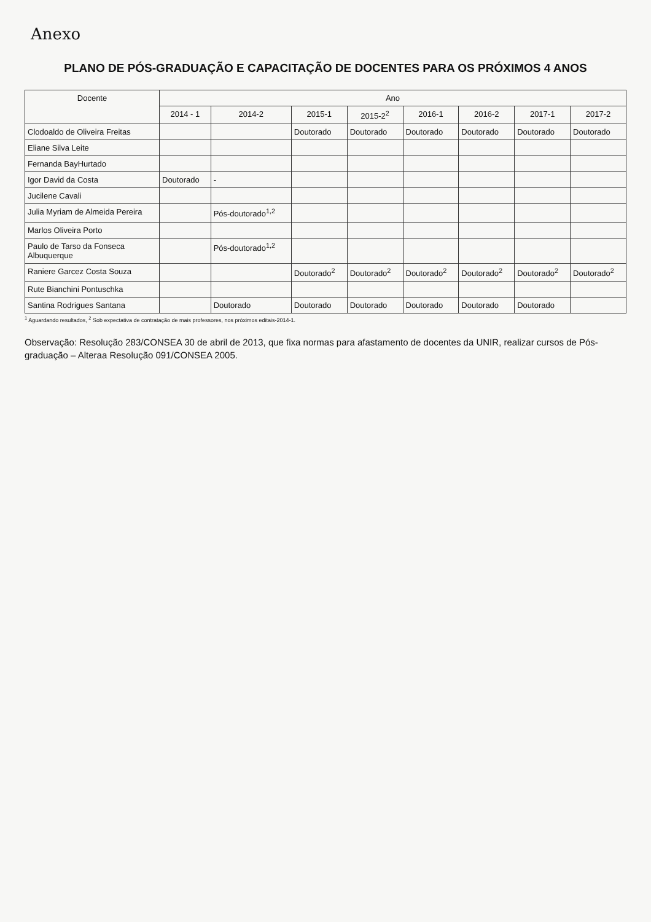Anexo
PLANO DE PÓS-GRADUAÇÃO E CAPACITAÇÃO DE DOCENTES PARA OS PRÓXIMOS 4 ANOS
| Docente | Ano | | | | | | | |
| --- | --- | --- | --- | --- | --- | --- | --- | --- |
| | 2014 - 1 | 2014-2 | 2015-1 | 2015-2<sup>2</sup> | 2016-1 | 2016-2 | 2017-1 | 2017-2 |
| Clodoaldo de Oliveira Freitas | | | Doutorado | Doutorado | Doutorado | Doutorado | Doutorado | Doutorado |
| Eliane Silva Leite | | | | | | | | |
| Fernanda BayHurtado | | | | | | | | |
| Igor David da Costa | Doutorado | - | | | | | | |
| Jucilene Cavali | | | | | | | | |
| Julia Myriam de Almeida Pereira | | Pós-doutorado<sup>1,2</sup> | | | | | | |
| Marlos Oliveira Porto | | | | | | | | |
| Paulo de Tarso da Fonseca Albuquerque | | Pós-doutorado<sup>1,2</sup> | | | | | | |
| Raniere Garcez Costa Souza | | | Doutorado<sup>2</sup> | Doutorado<sup>2</sup> | Doutorado<sup>2</sup> | Doutorado<sup>2</sup> | Doutorado<sup>2</sup> | Doutorado<sup>2</sup> |
| Rute Bianchini Pontuschka | | | | | | | | |
| Santina Rodrigues Santana | | Doutorado | Doutorado | Doutorado | Doutorado | Doutorado | Doutorado | |
<sup>1</sup> Aguardando resultados, <sup>2</sup> Sob expectativa de contratação de mais professores, nos próximos editais-2014-1.
Observação: Resolução 283/CONSEA 30 de abril de 2013, que fixa normas para afastamento de docentes da UNIR, realizar cursos de Pós-graduação – Alteraa Resolução 091/CONSEA 2005.